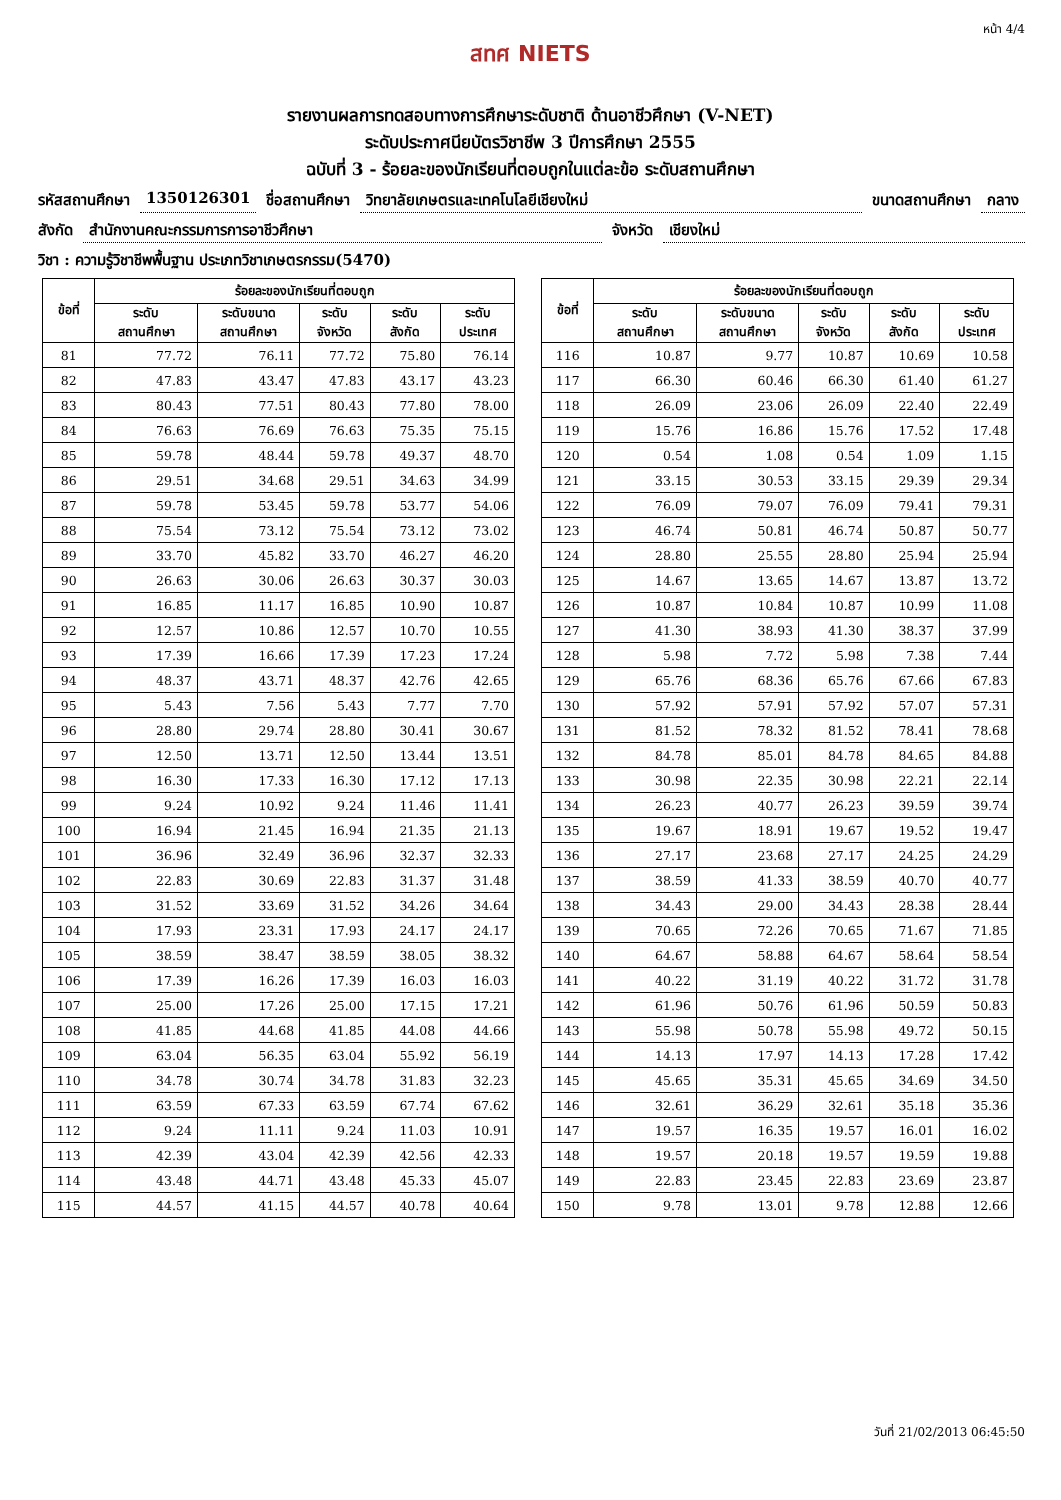หน้า 4/4
สทศ NIETS
รายงานผลการทดสอบทางการศึกษาระดับชาติ ด้านอาชีวศึกษา (V-NET)
ระดับประกาศนียบัตรวิชาชีพ 3 ปีการศึกษา 2555
ฉบับที่ 3 - ร้อยละของนักเรียนที่ตอบถูกในแต่ละข้อ ระดับสถานศึกษา
รหัสสถานศึกษา 1350126301 ชื่อสถานศึกษา วิทยาลัยเกษตรและเทคโนโลยีเชียงใหม่ ขนาดสถานศึกษา กลาง
สังกัด สำนักงานคณะกรรมการการอาชีวศึกษา จังหวัด เชียงใหม่
วิชา : ความรู้วิชาชีพพื้นฐาน ประเภทวิชาเกษตรกรรม(5470)
| ข้อที่ | ร้อยละของนักเรียนที่ตอบถูก | | | | |
| --- | --- | --- | --- | --- | --- |
| | ระดับ สถานศึกษา | ระดับขนาด สถานศึกษา | ระดับ จังหวัด | ระดับ สังกัด | ระดับ ประเทศ |
| 81 | 77.72 | 76.11 | 77.72 | 75.80 | 76.14 |
| 82 | 47.83 | 43.47 | 47.83 | 43.17 | 43.23 |
| 83 | 80.43 | 77.51 | 80.43 | 77.80 | 78.00 |
| 84 | 76.63 | 76.69 | 76.63 | 75.35 | 75.15 |
| 85 | 59.78 | 48.44 | 59.78 | 49.37 | 48.70 |
| 86 | 29.51 | 34.68 | 29.51 | 34.63 | 34.99 |
| 87 | 59.78 | 53.45 | 59.78 | 53.77 | 54.06 |
| 88 | 75.54 | 73.12 | 75.54 | 73.12 | 73.02 |
| 89 | 33.70 | 45.82 | 33.70 | 46.27 | 46.20 |
| 90 | 26.63 | 30.06 | 26.63 | 30.37 | 30.03 |
| 91 | 16.85 | 11.17 | 16.85 | 10.90 | 10.87 |
| 92 | 12.57 | 10.86 | 12.57 | 10.70 | 10.55 |
| 93 | 17.39 | 16.66 | 17.39 | 17.23 | 17.24 |
| 94 | 48.37 | 43.71 | 48.37 | 42.76 | 42.65 |
| 95 | 5.43 | 7.56 | 5.43 | 7.77 | 7.70 |
| 96 | 28.80 | 29.74 | 28.80 | 30.41 | 30.67 |
| 97 | 12.50 | 13.71 | 12.50 | 13.44 | 13.51 |
| 98 | 16.30 | 17.33 | 16.30 | 17.12 | 17.13 |
| 99 | 9.24 | 10.92 | 9.24 | 11.46 | 11.41 |
| 100 | 16.94 | 21.45 | 16.94 | 21.35 | 21.13 |
| 101 | 36.96 | 32.49 | 36.96 | 32.37 | 32.33 |
| 102 | 22.83 | 30.69 | 22.83 | 31.37 | 31.48 |
| 103 | 31.52 | 33.69 | 31.52 | 34.26 | 34.64 |
| 104 | 17.93 | 23.31 | 17.93 | 24.17 | 24.17 |
| 105 | 38.59 | 38.47 | 38.59 | 38.05 | 38.32 |
| 106 | 17.39 | 16.26 | 17.39 | 16.03 | 16.03 |
| 107 | 25.00 | 17.26 | 25.00 | 17.15 | 17.21 |
| 108 | 41.85 | 44.68 | 41.85 | 44.08 | 44.66 |
| 109 | 63.04 | 56.35 | 63.04 | 55.92 | 56.19 |
| 110 | 34.78 | 30.74 | 34.78 | 31.83 | 32.23 |
| 111 | 63.59 | 67.33 | 63.59 | 67.74 | 67.62 |
| 112 | 9.24 | 11.11 | 9.24 | 11.03 | 10.91 |
| 113 | 42.39 | 43.04 | 42.39 | 42.56 | 42.33 |
| 114 | 43.48 | 44.71 | 43.48 | 45.33 | 45.07 |
| 115 | 44.57 | 41.15 | 44.57 | 40.78 | 40.64 |
| ข้อที่ | ร้อยละของนักเรียนที่ตอบถูก | | | | |
| --- | --- | --- | --- | --- | --- |
| | ระดับ สถานศึกษา | ระดับขนาด สถานศึกษา | ระดับ จังหวัด | ระดับ สังกัด | ระดับ ประเทศ |
| 116 | 10.87 | 9.77 | 10.87 | 10.69 | 10.58 |
| 117 | 66.30 | 60.46 | 66.30 | 61.40 | 61.27 |
| 118 | 26.09 | 23.06 | 26.09 | 22.40 | 22.49 |
| 119 | 15.76 | 16.86 | 15.76 | 17.52 | 17.48 |
| 120 | 0.54 | 1.08 | 0.54 | 1.09 | 1.15 |
| 121 | 33.15 | 30.53 | 33.15 | 29.39 | 29.34 |
| 122 | 76.09 | 79.07 | 76.09 | 79.41 | 79.31 |
| 123 | 46.74 | 50.81 | 46.74 | 50.87 | 50.77 |
| 124 | 28.80 | 25.55 | 28.80 | 25.94 | 25.94 |
| 125 | 14.67 | 13.65 | 14.67 | 13.87 | 13.72 |
| 126 | 10.87 | 10.84 | 10.87 | 10.99 | 11.08 |
| 127 | 41.30 | 38.93 | 41.30 | 38.37 | 37.99 |
| 128 | 5.98 | 7.72 | 5.98 | 7.38 | 7.44 |
| 129 | 65.76 | 68.36 | 65.76 | 67.66 | 67.83 |
| 130 | 57.92 | 57.91 | 57.92 | 57.07 | 57.31 |
| 131 | 81.52 | 78.32 | 81.52 | 78.41 | 78.68 |
| 132 | 84.78 | 85.01 | 84.78 | 84.65 | 84.88 |
| 133 | 30.98 | 22.35 | 30.98 | 22.21 | 22.14 |
| 134 | 26.23 | 40.77 | 26.23 | 39.59 | 39.74 |
| 135 | 19.67 | 18.91 | 19.67 | 19.52 | 19.47 |
| 136 | 27.17 | 23.68 | 27.17 | 24.25 | 24.29 |
| 137 | 38.59 | 41.33 | 38.59 | 40.70 | 40.77 |
| 138 | 34.43 | 29.00 | 34.43 | 28.38 | 28.44 |
| 139 | 70.65 | 72.26 | 70.65 | 71.67 | 71.85 |
| 140 | 64.67 | 58.88 | 64.67 | 58.64 | 58.54 |
| 141 | 40.22 | 31.19 | 40.22 | 31.72 | 31.78 |
| 142 | 61.96 | 50.76 | 61.96 | 50.59 | 50.83 |
| 143 | 55.98 | 50.78 | 55.98 | 49.72 | 50.15 |
| 144 | 14.13 | 17.97 | 14.13 | 17.28 | 17.42 |
| 145 | 45.65 | 35.31 | 45.65 | 34.69 | 34.50 |
| 146 | 32.61 | 36.29 | 32.61 | 35.18 | 35.36 |
| 147 | 19.57 | 16.35 | 19.57 | 16.01 | 16.02 |
| 148 | 19.57 | 20.18 | 19.57 | 19.59 | 19.88 |
| 149 | 22.83 | 23.45 | 22.83 | 23.69 | 23.87 |
| 150 | 9.78 | 13.01 | 9.78 | 12.88 | 12.66 |
วันที่ 21/02/2013 06:45:50